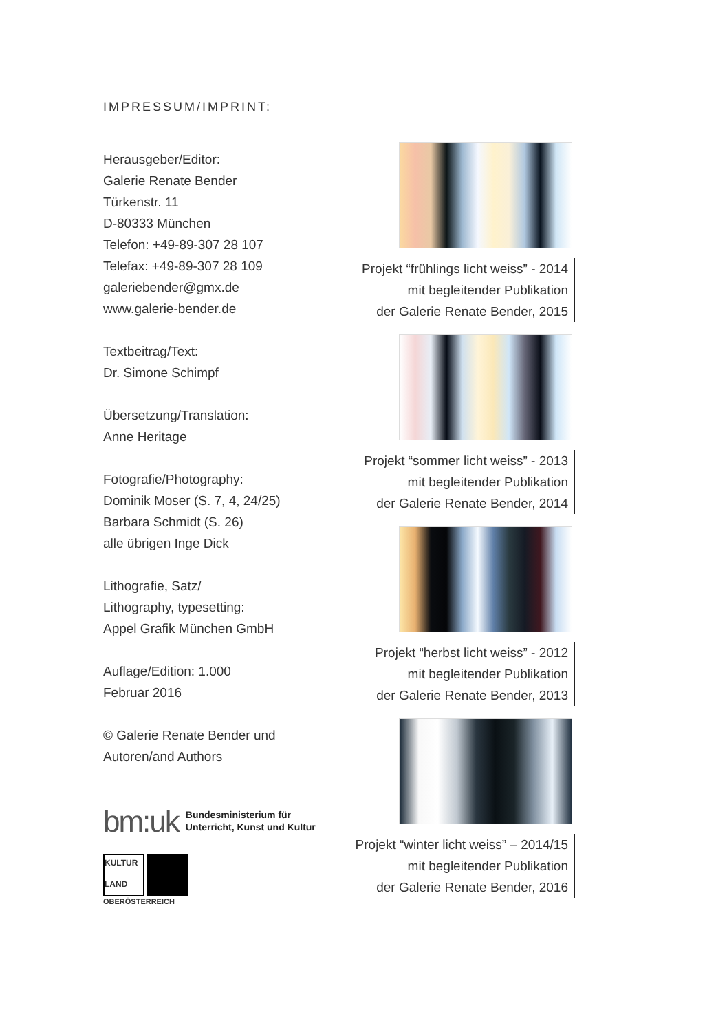IMPRESSUM/IMPRINT:
Herausgeber/Editor:
Galerie Renate Bender
Türkenstr. 11
D-80333 München
Telefon: +49-89-307 28 107
Telefax: +49-89-307 28 109
galeriebender@gmx.de
www.galerie-bender.de
Textbeitrag/Text:
Dr. Simone Schimpf
Übersetzung/Translation:
Anne Heritage
Fotografie/Photography:
Dominik Moser (S. 7, 4, 24/25)
Barbara Schmidt (S. 26)
alle übrigen Inge Dick
Lithografie, Satz/
Lithography, typesetting:
Appel Grafik München GmbH
Auflage/Edition: 1.000
Februar 2016
© Galerie Renate Bender und
Autoren/and Authors
bm:uk Bundesministerium für
Unterricht, Kunst und Kultur
KULTUR LAND
OBERÖSTERREICH
Projekt “frühlings licht weiss” - 2014
mit begleitender Publikation
der Galerie Renate Bender, 2015
Projekt “sommer licht weiss” - 2013
mit begleitender Publikation
der Galerie Renate Bender, 2014
Projekt “herbst licht weiss” - 2012
mit begleitender Publikation
der Galerie Renate Bender, 2013
Projekt “winter licht weiss” – 2014/15
mit begleitender Publikation
der Galerie Renate Bender, 2016